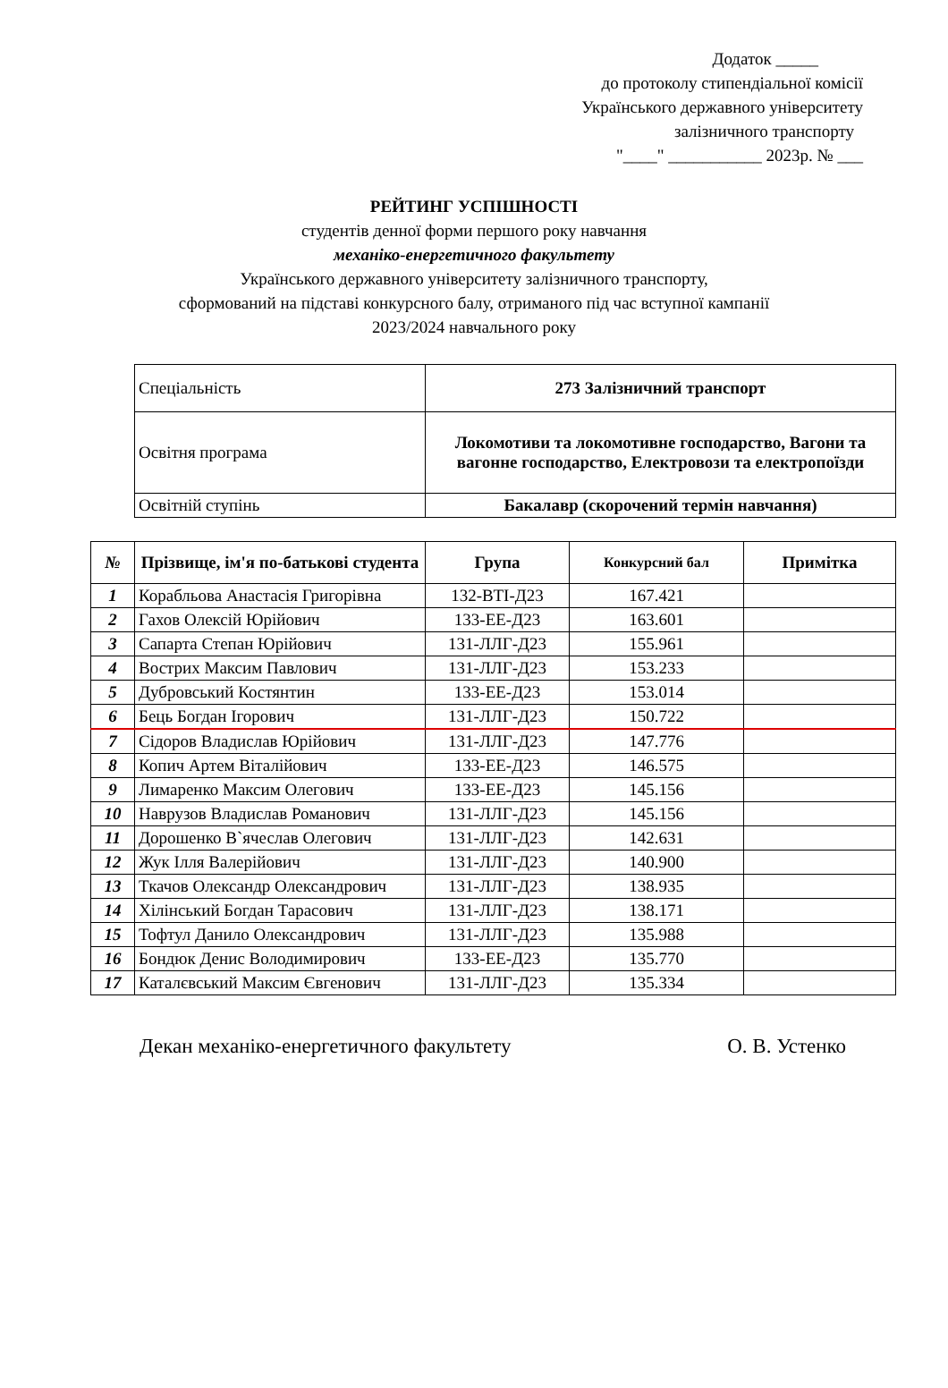Додаток _____
до протоколу стипендіальної комісії
Українського державного університету
залізничного транспорту
"____" ___________ 2023р. № ___
РЕЙТИНГ УСПІШНОСТІ
студентів денної форми першого року навчання
механіко-енергетичного факультету
Українського державного університету залізничного транспорту,
сформований на підставі конкурсного балу, отриманого під час вступної кампанії
2023/2024 навчального року
| Спеціальність | 273 Залізничний транспорт |
| Освітня програма | Локомотиви та локомотивне господарство, Вагони та вагонне господарство, Електровози та електропоїзди |
| Освітній ступінь | Бакалавр (скорочений термін навчання) |
| № | Прізвище, ім'я по-батькові студента | Група | Конкурсний бал | Примітка |
| --- | --- | --- | --- | --- |
| 1 | Корабльова Анастасія Григорівна | 132-ВТІ-Д23 | 167.421 | |
| 2 | Гахов Олексій Юрійович | 133-ЕЕ-Д23 | 163.601 | |
| 3 | Сапарта Степан Юрійович | 131-ЛЛГ-Д23 | 155.961 | |
| 4 | Вострих Максим Павлович | 131-ЛЛГ-Д23 | 153.233 | |
| 5 | Дубровський Костянтин | 133-ЕЕ-Д23 | 153.014 | |
| 6 | Бець Богдан Ігорович | 131-ЛЛГ-Д23 | 150.722 | |
| 7 | Сідоров Владислав Юрійович | 131-ЛЛГ-Д23 | 147.776 | |
| 8 | Копич Артем Віталійович | 133-ЕЕ-Д23 | 146.575 | |
| 9 | Лимаренко Максим Олегович | 133-ЕЕ-Д23 | 145.156 | |
| 10 | Наврузов Владислав Романович | 131-ЛЛГ-Д23 | 145.156 | |
| 11 | Дорошенко В`ячеслав Олегович | 131-ЛЛГ-Д23 | 142.631 | |
| 12 | Жук Ілля Валерійович | 131-ЛЛГ-Д23 | 140.900 | |
| 13 | Ткачов Олександр Олександрович | 131-ЛЛГ-Д23 | 138.935 | |
| 14 | Хілінський Богдан Тарасович | 131-ЛЛГ-Д23 | 138.171 | |
| 15 | Тофтул Данило Олександрович | 131-ЛЛГ-Д23 | 135.988 | |
| 16 | Бондюк Денис Володимирович | 133-ЕЕ-Д23 | 135.770 | |
| 17 | Каталєвський Максим Євгенович | 131-ЛЛГ-Д23 | 135.334 | |
Декан механіко-енергетичного факультету О. В. Устенко